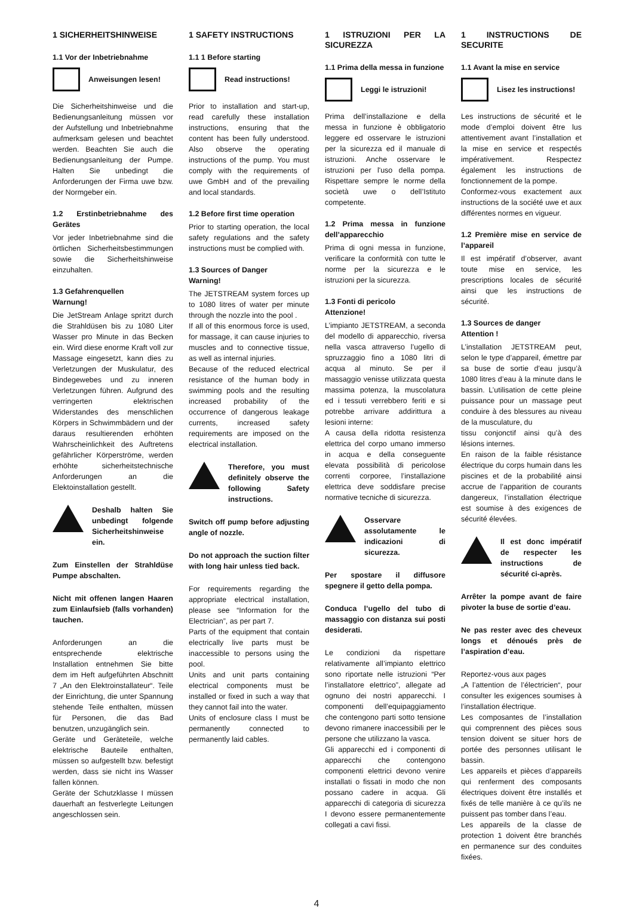1 SICHERHEITSHINWEISE
1.1 Vor der Inbetriebnahme
Anweisungen lesen!
Die Sicherheitshinweise und die Bedienungsanleitung müssen vor der Aufstellung und Inbetriebnahme aufmerksam gelesen und beachtet werden. Beachten Sie auch die Bedienungsanleitung der Pumpe. Halten Sie unbedingt die Anforderungen der Firma uwe bzw. der Normgeber ein.
1.2 Erstinbetriebnahme des Gerätes
Vor jeder Inbetriebnahme sind die örtlichen Sicherheitsbestimmungen sowie die Sicherheitshinweise einzuhalten.
1.3 Gefahrenquellen
Warnung!
Die JetStream Anlage spritzt durch die Strahldüsen bis zu 1080 Liter Wasser pro Minute in das Becken ein. Wird diese enorme Kraft voll zur Massage eingesetzt, kann dies zu Verletzungen der Muskulatur, des Bindegewebes und zu inneren Verletzungen führen. Aufgrund des verringerten elektrischen Widerstandes des menschlichen Körpers in Schwimmbädern und der daraus resultierenden erhöhten Wahrscheinlichkeit des Auftretens gefährlicher Körperströme, werden erhöhte sicherheitstechnische Anforderungen an die Elektoinstallation gestellt.
Deshalb halten Sie unbedingt folgende Sicherheitshinweise ein.
Zum Einstellen der Strahldüse Pumpe abschalten.
Nicht mit offenen langen Haaren zum Einlaufsieb (falls vorhanden) tauchen.
Anforderungen an die entsprechende elektrische Installation entnehmen Sie bitte dem im Heft aufgeführten Abschnitt 7 „An den Elektroinstallateur“. Teile der Einrichtung, die unter Spannung stehende Teile enthalten, müssen für Personen, die das Bad benutzen, unzugänglich sein.
Geräte und Geräteteile, welche elektrische Bauteile enthalten, müssen so aufgestellt bzw. befestigt werden, dass sie nicht ins Wasser fallen können.
Geräte der Schutzklasse I müssen dauerhaft an festverlegte Leitungen angeschlossen sein.
1 SAFETY INSTRUCTIONS
1.1 1 Before starting
Read instructions!
Prior to installation and start-up, read carefully these installation instructions, ensuring that the content has been fully understood. Also observe the operating instructions of the pump. You must comply with the requirements of uwe GmbH and of the prevailing and local standards.
1.2 Before first time operation
Prior to starting operation, the local safety regulations and the safety instructions must be complied with.
1.3 Sources of Danger
Warning!
The JETSTREAM system forces up to 1080 litres of water per minute through the nozzle into the pool .
If all of this enormous force is used, for massage, it can cause injuries to muscles and to connective tissue, as well as internal injuries.
Because of the reduced electrical resistance of the human body in swimming pools and the resulting increased probability of the occurrence of dangerous leakage currents, increased safety requirements are imposed on the electrical installation.
Therefore, you must definitely observe the following Safety instructions.
Switch off pump before adjusting angle of nozzle.
Do not approach the suction filter with long hair unless tied back.
For requirements regarding the appropriate electrical installation, please see “Information for the Electrician”, as per part 7.
Parts of the equipment that contain electrically live parts must be inaccessible to persons using the pool.
Units and unit parts containing electrical components must be installed or fixed in such a way that they cannot fail into the water.
Units of enclosure class I must be permanently connected to permanently laid cables.
1 ISTRUZIONI PER LA SICUREZZA
1.1 Prima della messa in funzione
Leggi le istruzioni!
Prima dell’installazione e della messa in funzione è obbligatorio leggere ed osservare le istruzioni per la sicurezza ed il manuale di istruzioni. Anche osservare le istruzioni per l'uso della pompa. Rispettare sempre le norme della società uwe o dell’Istituto competente.
1.2 Prima messa in funzione dell’apparecchio
Prima di ogni messa in funzione, verificare la conformità con tutte le norme per la sicurezza e le istruzioni per la sicurezza.
1.3 Fonti di pericolo
Attenzione!
L’impianto JETSTREAM, a seconda del modello di apparecchio, riversa nella vasca attraverso l’ugello di spruzzaggio fino a 1080 litri di acqua al minuto. Se per il massaggio venisse utilizzata questa massima potenza, la muscolatura ed i tessuti verrebbero feriti e si potrebbe arrivare addirittura a lesioni interne:
A causa della ridotta resistenza elettrica del corpo umano immerso in acqua e della conseguente elevata possibilità di pericolose correnti corporee, l’installazione elettrica deve soddisfare precise normative tecniche di sicurezza.
Osservare assolutamente le indicazioni di sicurezza.
Per spostare il diffusore spegnere il getto della pompa.
Conduca l’ugello del tubo di massaggio con distanza sui posti desiderati.
Le condizioni da rispettare relativamente all’impianto elettrico sono riportate nelle istruzioni “Per l’installatore elettrico”, allegate ad ognuno dei nostri apparecchi. I componenti dell’equipaggiamento che contengono parti sotto tensione devono rimanere inaccessibili per le persone che utilizzano la vasca.
Gli apparecchi ed i componenti di apparecchi che contengono componenti elettrici devono venire installati o fissati in modo che non possano cadere in acqua. Gli apparecchi di categoria di sicurezza I devono essere permanentemente collegati a cavi fissi.
1 INSTRUCTIONS DE SECURITE
1.1 Avant la mise en service
Lisez les instructions!
Les instructions de sécurité et le mode d’emploi doivent être lus attentivement avant l’installation et la mise en service et respectés impérativement. Respectez également les instructions de fonctionnement de la pompe.
Conformez-vous exactement aux instructions de la société uwe et aux différentes normes en vigueur.
1.2 Première mise en service de l’appareil
Il est impératif d’observer, avant toute mise en service, les prescriptions locales de sécurité ainsi que les instructions de sécurité.
1.3 Sources de danger
Attention !
L’installation JETSTREAM peut, selon le type d’appareil, émettre par sa buse de sortie d’eau jusqu’à 1080 litres d’eau à la minute dans le bassin. L’utilisation de cette pleine puissance pour un massage peut conduire à des blessures au niveau de la musculature, du
tissu conjonctif ainsi qu’à des lésions internes.
En raison de la faible résistance électrique du corps humain dans les piscines et de la probabilité ainsi accrue de l’apparition de courants dangereux, l’installation électrique est soumise à des exigences de sécurité élevées.
Il est donc impératif de respecter les instructions de sécurité ci-après.
Arrêter la pompe avant de faire pivoter la buse de sortie d’eau.
Ne pas rester avec des cheveux longs et dénoués près de l’aspiration d’eau.
Reportez-vous aux pages
„A l’attention de l’électricien“, pour consulter les exigences soumises à l’installation électrique.
Les composantes de l’installation qui comprennent des pièces sous tension doivent se situer hors de portée des personnes utilisant le bassin.
Les appareils et pièces d’appareils qui renferment des composants électriques doivent être installés et fixés de telle manière à ce qu’ils ne puissent pas tomber dans l’eau.
Les appareils de la classe de protection 1 doivent être branchés en permanence sur des conduites fixées.
4